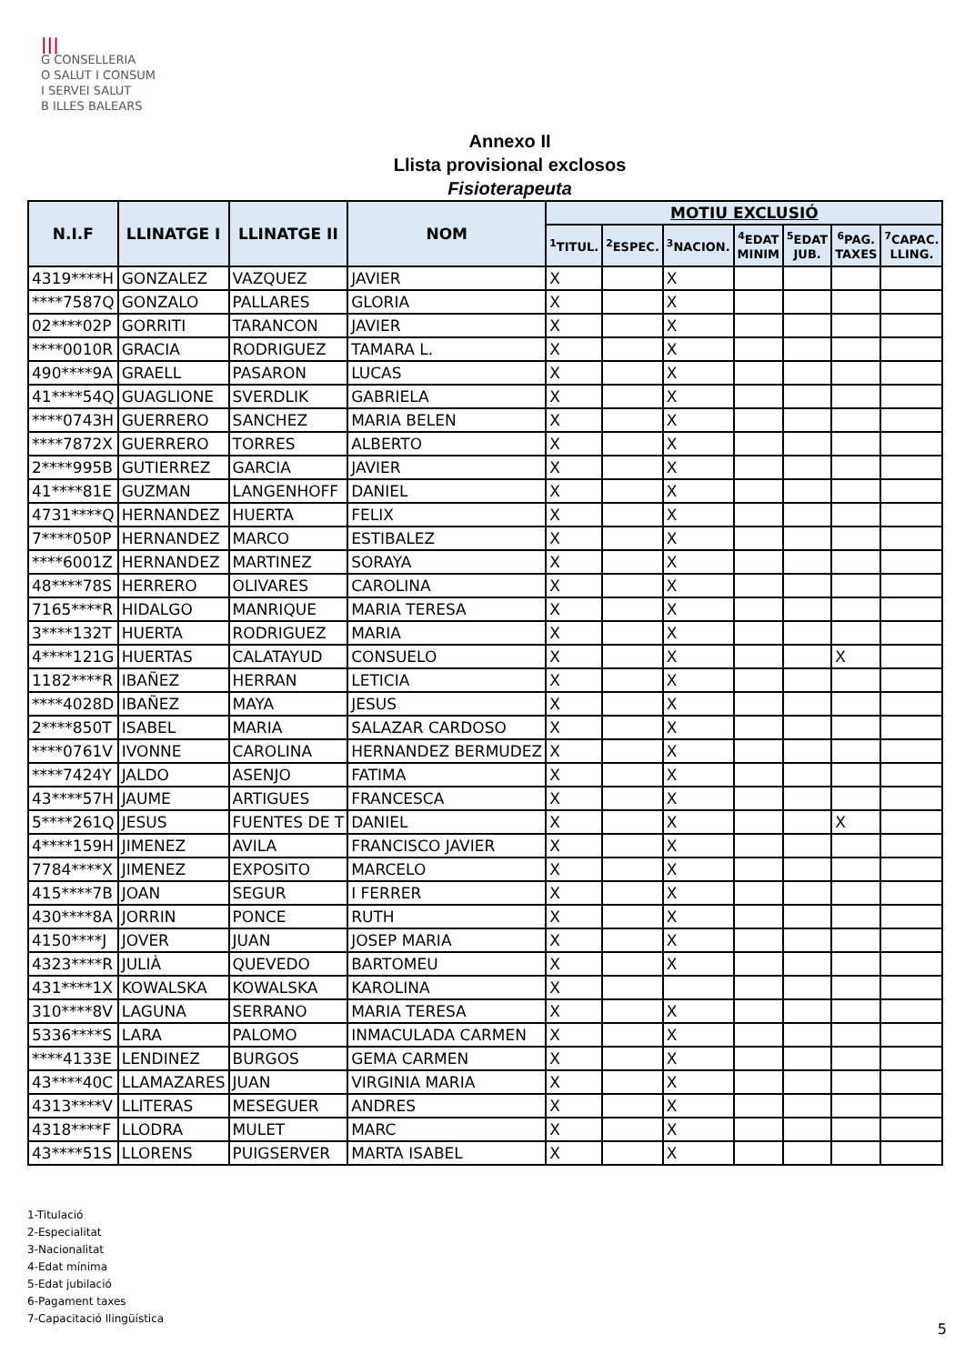|||
G CONSELLERIA
O SALUT I CONSUM
I SERVEI SALUT
B ILLES BALEARS
Annexo II
Llista provisional exclosos
Fisioterapeuta
| N.I.F | LLINATGE I | LLINATGE II | NOM | MOTIU EXCLUSIÓ | | | | | | |
| --- | --- | --- | --- | --- | --- | --- | --- | --- | --- | --- |
| | | | | <sup>1</sup> TITUL. | <sup>2</sup> ESPEC. | <sup>3</sup> NACION. | <sup>4</sup> EDAT MINIM | <sup>5</sup> EDAT JUB. | <sup>6</sup> PAG. TAXES | <sup>7</sup>CAPAC. LLING. |
| 4319****H | GONZALEZ | VAZQUEZ | JAVIER | X | | X | | | | |
| ****7587Q | GONZALO | PALLARES | GLORIA | X | | X | | | | |
| 02****02P | GORRITI | TARANCON | JAVIER | X | | X | | | | |
| ****0010R | GRACIA | RODRIGUEZ | TAMARA L. | X | | X | | | | |
| 490****9A | GRAELL | PASARON | LUCAS | X | | X | | | | |
| 41****54Q | GUAGLIONE | SVERDLIK | GABRIELA | X | | X | | | | |
| ****0743H | GUERRERO | SANCHEZ | MARIA BELEN | X | | X | | | | |
| ****7872X | GUERRERO | TORRES | ALBERTO | X | | X | | | | |
| 2****995B | GUTIERREZ | GARCIA | JAVIER | X | | X | | | | |
| 41****81E | GUZMAN | LANGENHOFF | DANIEL | X | | X | | | | |
| 4731****Q | HERNANDEZ | HUERTA | FELIX | X | | X | | | | |
| 7****050P | HERNANDEZ | MARCO | ESTIBALEZ | X | | X | | | | |
| ****6001Z | HERNANDEZ | MARTINEZ | SORAYA | X | | X | | | | |
| 48****78S | HERRERO | OLIVARES | CAROLINA | X | | X | | | | |
| 7165****R | HIDALGO | MANRIQUE | MARIA TERESA | X | | X | | | | |
| 3****132T | HUERTA | RODRIGUEZ | MARIA | X | | X | | | | |
| 4****121G | HUERTAS | CALATAYUD | CONSUELO | X | | X | | | X | |
| 1182****R | IBAÑEZ | HERRAN | LETICIA | X | | X | | | | |
| ****4028D | IBAÑEZ | MAYA | JESUS | X | | X | | | | |
| 2****850T | ISABEL | MARIA | SALAZAR CARDOSO | X | | X | | | | |
| ****0761V | IVONNE | CAROLINA | HERNANDEZ BERMUDEZ | X | | X | | | | |
| ****7424Y | JALDO | ASENJO | FATIMA | X | | X | | | | |
| 43****57H | JAUME | ARTIGUES | FRANCESCA | X | | X | | | | |
| 5****261Q | JESUS | FUENTES DE T | DANIEL | X | | X | | | X | |
| 4****159H | JIMENEZ | AVILA | FRANCISCO JAVIER | X | | X | | | | |
| 7784****X | JIMENEZ | EXPOSITO | MARCELO | X | | X | | | | |
| 415****7B | JOAN | SEGUR | I FERRER | X | | X | | | | |
| 430****8A | JORRIN | PONCE | RUTH | X | | X | | | | |
| 4150****J | JOVER | JUAN | JOSEP MARIA | X | | X | | | | |
| 4323****R | JULIÀ | QUEVEDO | BARTOMEU | X | | X | | | | |
| 431****1X | KOWALSKA | KOWALSKA | KAROLINA | X | | | | | | |
| 310****8V | LAGUNA | SERRANO | MARIA TERESA | X | | X | | | | |
| 5336****S | LARA | PALOMO | INMACULADA CARMEN | X | | X | | | | |
| ****4133E | LENDINEZ | BURGOS | GEMA CARMEN | X | | X | | | | |
| 43****40C | LLAMAZARES | JUAN | VIRGINIA MARIA | X | | X | | | | |
| 4313****V | LLITERAS | MESEGUER | ANDRES | X | | X | | | | |
| 4318****F | LLODRA | MULET | MARC | X | | X | | | | |
| 43****51S | LLORENS | PUIGSERVER | MARTA ISABEL | X | | X | | | | |
1-Titulació
2-Especialitat
3-Nacionalitat
4-Edat mínima
5-Edat jubilació
6-Pagament taxes
7-Capacitació llingüística
5